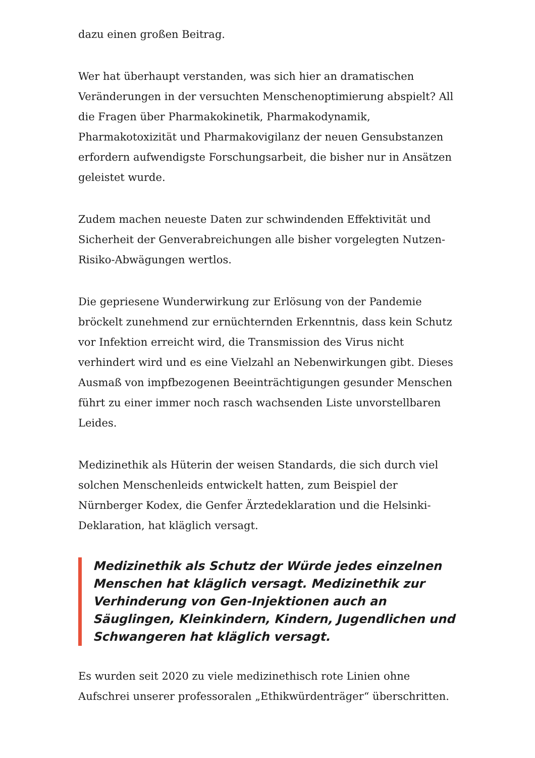dazu einen großen Beitrag.
Wer hat überhaupt verstanden, was sich hier an dramatischen Veränderungen in der versuchten Menschenoptimierung abspielt? All die Fragen über Pharmakokinetik, Pharmakodynamik, Pharmakotoxizität und Pharmakovigilanz der neuen Gensubstanzen erfordern aufwendigste Forschungsarbeit, die bisher nur in Ansätzen geleistet wurde.
Zudem machen neueste Daten zur schwindenden Effektivität und Sicherheit der Genverabreichungen alle bisher vorgelegten Nutzen-Risiko-Abwägungen wertlos.
Die gepriesene Wunderwirkung zur Erlösung von der Pandemie bröckelt zunehmend zur ernüchternden Erkenntnis, dass kein Schutz vor Infektion erreicht wird, die Transmission des Virus nicht verhindert wird und es eine Vielzahl an Nebenwirkungen gibt. Dieses Ausmaß von impfbezogenen Beeinträchtigungen gesunder Menschen führt zu einer immer noch rasch wachsenden Liste unvorstellbaren Leides.
Medizinethik als Hüterin der weisen Standards, die sich durch viel solchen Menschenleids entwickelt hatten, zum Beispiel der Nürnberger Kodex, die Genfer Ärztedeklaration und die Helsinki-Deklaration, hat kläglich versagt.
Medizinethik als Schutz der Würde jedes einzelnen Menschen hat kläglich versagt. Medizinethik zur Verhinderung von Gen-Injektionen auch an Säuglingen, Kleinkindern, Kindern, Jugendlichen und Schwangeren hat kläglich versagt.
Es wurden seit 2020 zu viele medizinethisch rote Linien ohne Aufschrei unserer professoralen „Ethikwürdenträger“ überschritten.